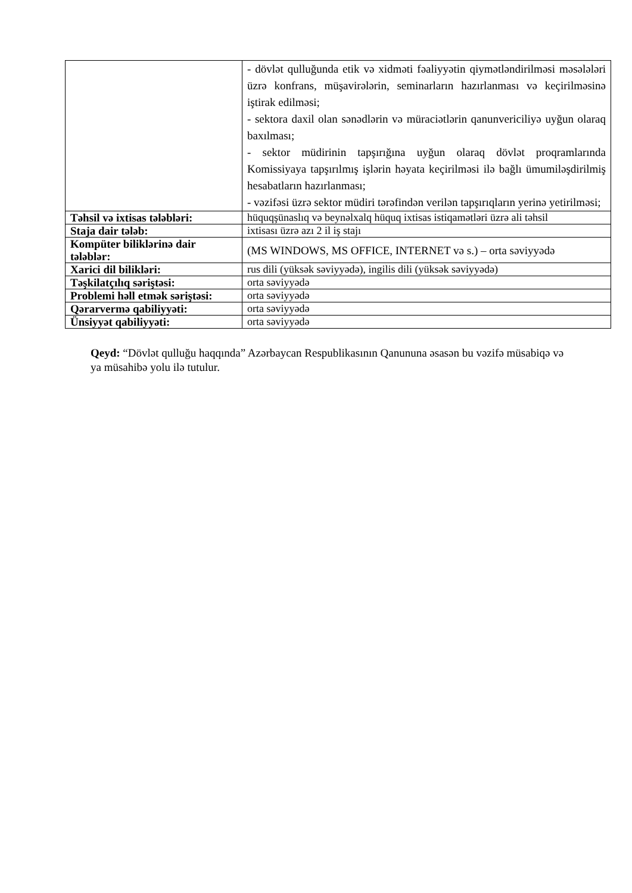| | - dövlət qulluğunda etik və xidməti fəaliyyətin qiymətləndirilməsi məsələləri üzrə konfrans, müşavirələrin, seminarların hazırlanması və keçirilməsinə iştirak edilməsi; - sektora daxil olan sənədlərin və müraciətlərin qanunvericiliyə uyğun olaraq baxılması; - sektor müdirinin tapşırığına uyğun olaraq dövlət proqramlarında Komissiyaya tapşırılmış işlərin həyata keçirilməsi ilə bağlı ümumiləşdirilmiş hesabatların hazırlanması; - vəzifəsi üzrə sektor müdiri tərəfindən verilən tapşırıqların yerinə yetirilməsi; |
| Təhsil və ixtisas tələbləri: | hüquqşünaslıq və beynəlxalq hüquq ixtisas istiqamətləri üzrə ali təhsil |
| Staja dair tələb: | ixtisası üzrə azı 2 il iş stajı |
| Kompüter biliklərinə dair tələblər: | (MS WINDOWS, MS OFFICE, INTERNET və s.) – orta səviyyədə |
| Xarici dil bilikləri: | rus dili (yüksək səviyyədə), ingilis dili (yüksək səviyyədə) |
| Təşkilatçılıq səriştəsi: | orta səviyyədə |
| Problemi həll etmək səriştəsi: | orta səviyyədə |
| Qərarvermə qabiliyyəti: | orta səviyyədə |
| Ünsiyyət qabiliyyəti: | orta səviyyədə |
Qeyd: “Dövlət qulluğu haqqında” Azərbaycan Respublikasının Qanununa əsasən bu vəzifə müsabiqə və ya müsahibə yolu ilə tutulur.